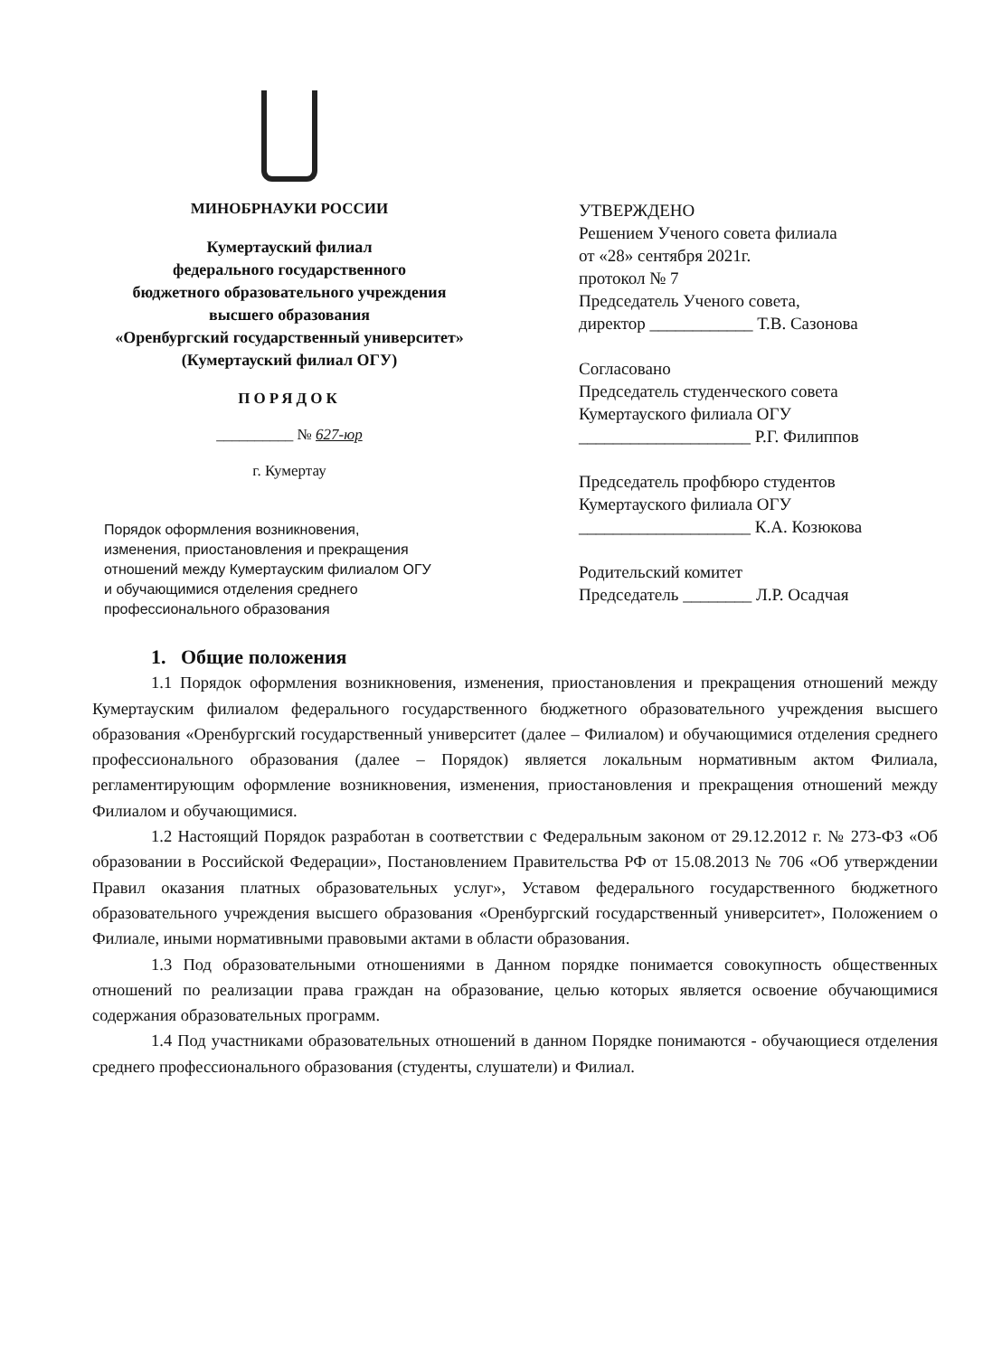МИНОБРНАУКИ РОССИИ
Кумертауский филиал
федерального государственного
бюджетного образовательного учреждения
высшего образования
«Оренбургский государственный университет»
(Кумертауский филиал ОГУ)
ПОРЯДОК
__________ № 627-юр
г. Кумертау
УТВЕРЖДЕНО
Решением Ученого совета филиала
от «28» сентября 2021г.
протокол № 7
Председатель Ученого совета,
директор ____________ Т.В. Сазонова
Согласовано
Председатель студенческого совета
Кумертауского филиала ОГУ
____________________ Р.Г. Филиппов
Председатель профбюро студентов
Кумертауского филиала ОГУ
____________________ К.А. Козюкова
Родительский комитет
Председатель ________ Л.Р. Осадчая
Порядок оформления возникновения,
изменения, приостановления и прекращения
отношений между Кумертауским филиалом ОГУ
и обучающимися отделения среднего
профессионального образования
1. Общие положения
1.1 Порядок оформления возникновения, изменения, приостановления и прекращения отношений между Кумертауским филиалом федерального государственного бюджетного образовательного учреждения высшего образования «Оренбургский государственный университет (далее – Филиалом) и обучающимися отделения среднего профессионального образования (далее – Порядок) является локальным нормативным актом Филиала, регламентирующим оформление возникновения, изменения, приостановления и прекращения отношений между Филиалом и обучающимися.
1.2 Настоящий Порядок разработан в соответствии с Федеральным законом от 29.12.2012 г. № 273-ФЗ «Об образовании в Российской Федерации», Постановлением Правительства РФ от 15.08.2013 № 706 «Об утверждении Правил оказания платных образовательных услуг», Уставом федерального государственного бюджетного образовательного учреждения высшего образования «Оренбургский государственный университет», Положением о Филиале, иными нормативными правовыми актами в области образования.
1.3 Под образовательными отношениями в Данном порядке понимается совокупность общественных отношений по реализации права граждан на образование, целью которых является освоение обучающимися содержания образовательных программ.
1.4 Под участниками образовательных отношений в данном Порядке понимаются - обучающиеся отделения среднего профессионального образования (студенты, слушатели) и Филиал.